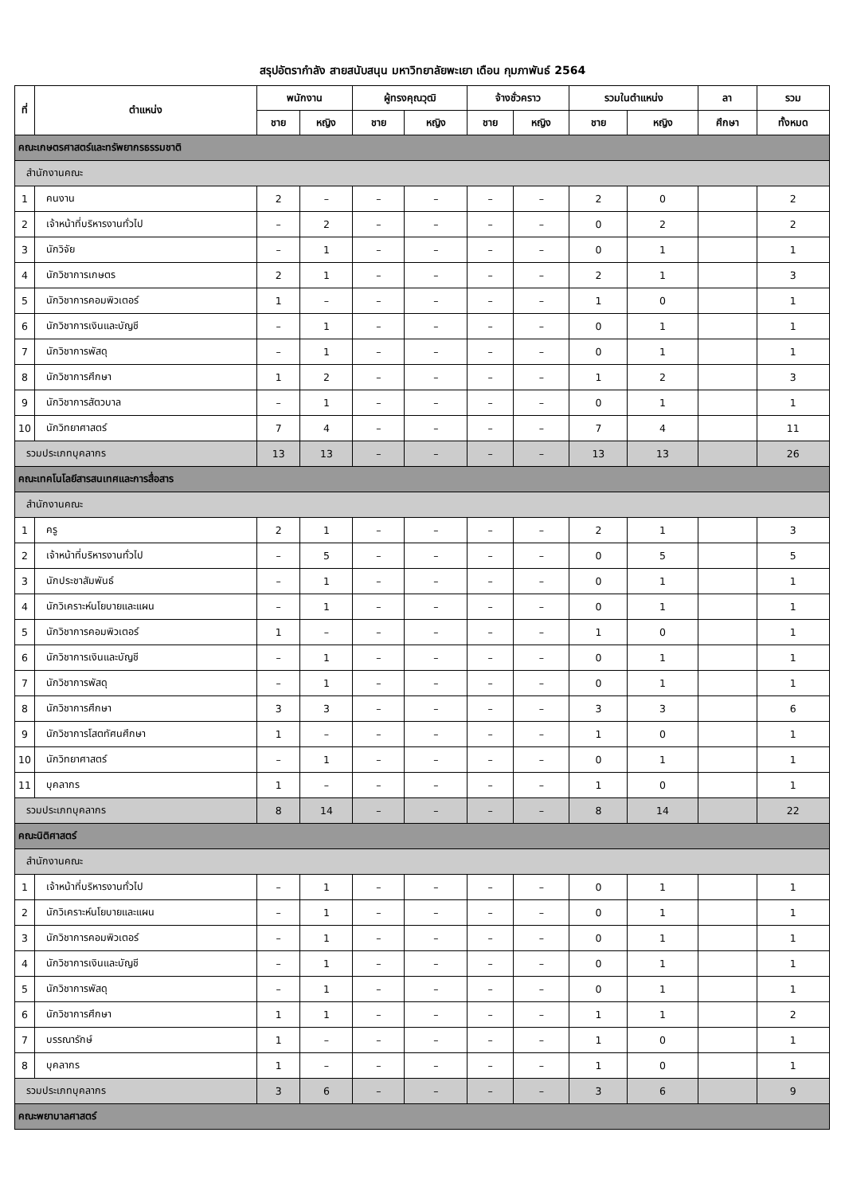สรุปอัตรากำลัง สายสนับสนุน มหาวิทยาลัยพะเยา เดือน กุมภาพันธ์ 2564
| ที่ | ตำแหน่ง | พนักงาน | | ผู้ทรงคุณวุฒิ | | จ้างชั่วคราว | | รวมในตำแหน่ง | | ลา | รวม |
| --- | --- | --- | --- | --- | --- | --- | --- | --- | --- | --- | --- |
| | | ชาย | หญิง | ชาย | หญิง | ชาย | หญิง | ชาย | หญิง | ศึกษา | ทั้งหมด |
| คณะเกษตรศาสตร์และทรัพยากรธรรมชาติ | | | | | | | | | | | |
| สำนักงานคณะ | | | | | | | | | | | |
| 1 | คนงาน | 2 | – | – | – | – | – | 2 | 0 | | 2 |
| 2 | เจ้าหน้าที่บริหารงานทั่วไป | – | 2 | – | – | – | – | 0 | 2 | | 2 |
| 3 | นักวิจัย | – | 1 | – | – | – | – | 0 | 1 | | 1 |
| 4 | นักวิชาการเกษตร | 2 | 1 | – | – | – | – | 2 | 1 | | 3 |
| 5 | นักวิชาการคอมพิวเตอร์ | 1 | – | – | – | – | – | 1 | 0 | | 1 |
| 6 | นักวิชาการเงินและบัญชี | – | 1 | – | – | – | – | 0 | 1 | | 1 |
| 7 | นักวิชาการพัสดุ | – | 1 | – | – | – | – | 0 | 1 | | 1 |
| 8 | นักวิชาการศึกษา | 1 | 2 | – | – | – | – | 1 | 2 | | 3 |
| 9 | นักวิชาการสัตวบาล | – | 1 | – | – | – | – | 0 | 1 | | 1 |
| 10 | นักวิทยาศาสตร์ | 7 | 4 | – | – | – | – | 7 | 4 | | 11 |
| รวมประเภทบุคลากร | | 13 | 13 | – | – | – | – | 13 | 13 | | 26 |
| คณะเทคโนโลยีสารสนเทศและการสื่อสาร | | | | | | | | | | | |
| สำนักงานคณะ | | | | | | | | | | | |
| 1 | ครู | 2 | 1 | – | – | – | – | 2 | 1 | | 3 |
| 2 | เจ้าหน้าที่บริหารงานทั่วไป | – | 5 | – | – | – | – | 0 | 5 | | 5 |
| 3 | นักประชาสัมพันธ์ | – | 1 | – | – | – | – | 0 | 1 | | 1 |
| 4 | นักวิเคราะห์นโยบายและแผน | – | 1 | – | – | – | – | 0 | 1 | | 1 |
| 5 | นักวิชาการคอมพิวเตอร์ | 1 | – | – | – | – | – | 1 | 0 | | 1 |
| 6 | นักวิชาการเงินและบัญชี | – | 1 | – | – | – | – | 0 | 1 | | 1 |
| 7 | นักวิชาการพัสดุ | – | 1 | – | – | – | – | 0 | 1 | | 1 |
| 8 | นักวิชาการศึกษา | 3 | 3 | – | – | – | – | 3 | 3 | | 6 |
| 9 | นักวิชาการโสตทัศนศึกษา | 1 | – | – | – | – | – | 1 | 0 | | 1 |
| 10 | นักวิทยาศาสตร์ | – | 1 | – | – | – | – | 0 | 1 | | 1 |
| 11 | บุคลากร | 1 | – | – | – | – | – | 1 | 0 | | 1 |
| รวมประเภทบุคลากร | | 8 | 14 | – | – | – | – | 8 | 14 | | 22 |
| คณะนิติศาสตร์ | | | | | | | | | | | |
| สำนักงานคณะ | | | | | | | | | | | |
| 1 | เจ้าหน้าที่บริหารงานทั่วไป | – | 1 | – | – | – | – | 0 | 1 | | 1 |
| 2 | นักวิเคราะห์นโยบายและแผน | – | 1 | – | – | – | – | 0 | 1 | | 1 |
| 3 | นักวิชาการคอมพิวเตอร์ | – | 1 | – | – | – | – | 0 | 1 | | 1 |
| 4 | นักวิชาการเงินและบัญชี | – | 1 | – | – | – | – | 0 | 1 | | 1 |
| 5 | นักวิชาการพัสดุ | – | 1 | – | – | – | – | 0 | 1 | | 1 |
| 6 | นักวิชาการศึกษา | 1 | 1 | – | – | – | – | 1 | 1 | | 2 |
| 7 | บรรณารักษ์ | 1 | – | – | – | – | – | 1 | 0 | | 1 |
| 8 | บุคลากร | 1 | – | – | – | – | – | 1 | 0 | | 1 |
| รวมประเภทบุคลากร | | 3 | 6 | – | – | – | – | 3 | 6 | | 9 |
| คณะพยาบาลศาสตร์ | | | | | | | | | | | |